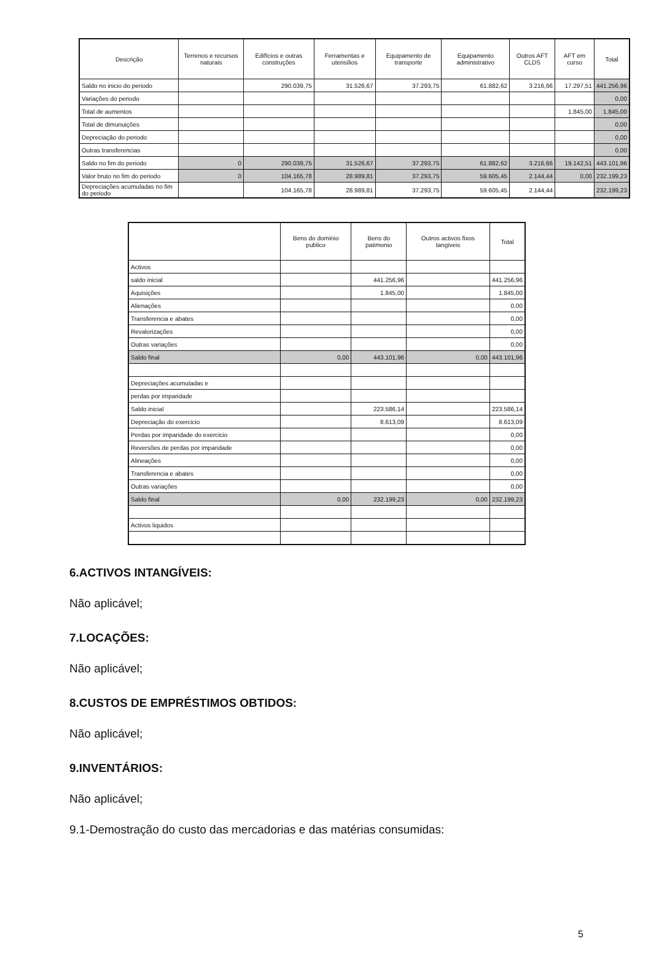| Descrição | Terrenos e recursos naturais | Edifícios e outras construções | Ferramentas e utensílios | Equipamento de transporte | Equipamento administrativo | Outros AFT CLDS | AFT em curso | Total |
| --- | --- | --- | --- | --- | --- | --- | --- | --- |
| Saldo no inicio do periodo | | 290.039,75 | 31.526,67 | 37.293,75 | 61.882,62 | 3.216,66 | 17.297,51 | 441.256,96 |
| Variações do periodo | | | | | | | | 0,00 |
| Total de aumentos | | | | | | | 1.845,00 | 1.845,00 |
| Total de dimunuições | | | | | | | | 0,00 |
| Depreciação do periodo | | | | | | | | 0,00 |
| Outras transferencias | | | | | | | | 0,00 |
| Saldo no fim do periodo | 0 | 290.039,75 | 31.526,67 | 37.293,75 | 61.882,62 | 3.216,66 | 19.142,51 | 443.101,96 |
| Valor bruto no fim do periodo | 0 | 104.165,78 | 28.989,81 | 37.293,75 | 59.605,45 | 2.144,44 | 0,00 | 232.199,23 |
| Depreciações acumuladas no fim do periodo | | 104.165,78 | 28.989,81 | 37.293,75 | 59.605,45 | 2.144,44 | | 232.199,23 |
| | Bens do dominio publico | Bens do patimonio | Outros activos fixos tangiveis | Total |
| --- | --- | --- | --- | --- |
| Activos | | | | |
| saldo inicial | | 441.256,96 | | 441.256,96 |
| Aquisições | | 1.845,00 | | 1.845,00 |
| Alienações | | | | 0,00 |
| Transferencia e abates | | | | 0,00 |
| Revalorizações | | | | 0,00 |
| Outras variações | | | | 0,00 |
| Saldo final | 0,00 | 443.101,96 | 0,00 | 443.101,96 |
| Depreciações acumuladas e | | | | |
| perdas por imparidade | | | | |
| Saldo inicial | | 223.586,14 | | 223.586,14 |
| Depreciação do exercicio | | 8.613,09 | | 8.613,09 |
| Perdas por imparidade do exercicio | | | | 0,00 |
| Reversões de perdas por imparidade | | | | 0,00 |
| Alineações | | | | 0,00 |
| Transferencia e abates | | | | 0,00 |
| Outras variações | | | | 0,00 |
| Saldo final | 0,00 | 232.199,23 | 0,00 | 232.199,23 |
| Activos liquidos | | | | |
6.ACTIVOS INTANGÍVEIS:
Não aplicável;
7.LOCAÇÕES:
Não aplicável;
8.CUSTOS DE EMPRÉSTIMOS OBTIDOS:
Não aplicável;
9.INVENTÁRIOS:
Não aplicável;
9.1-Demostração do custo das mercadorias e das matérias consumidas:
5